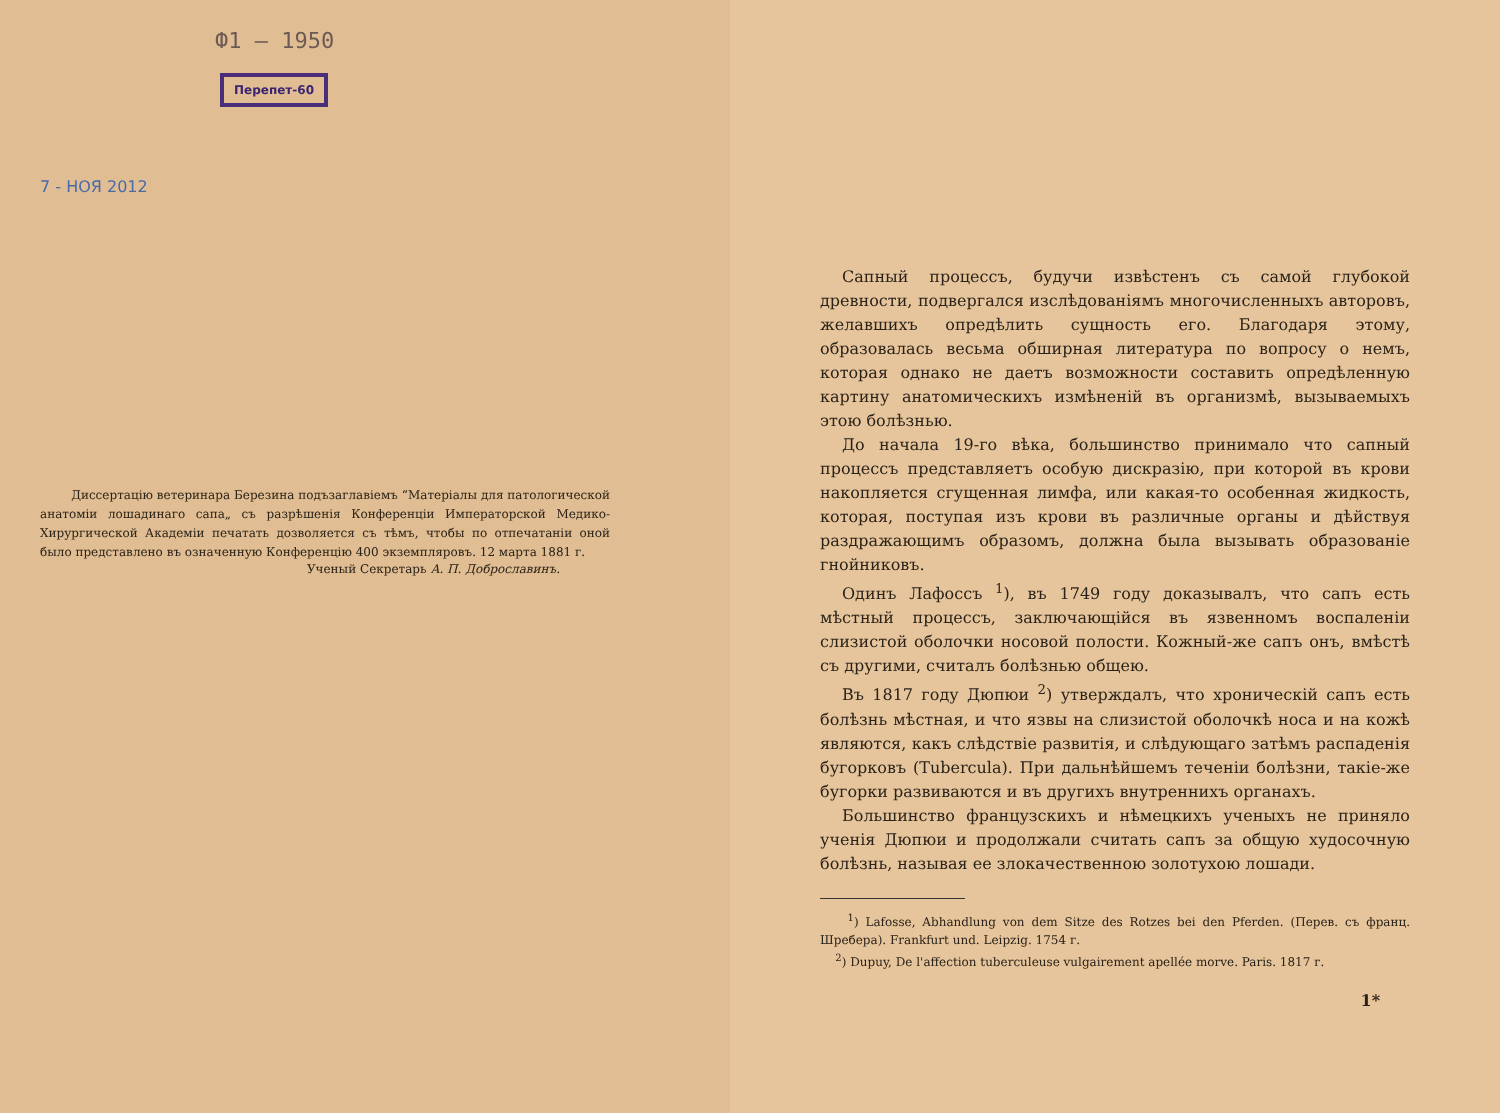Ф1 — 1950
Перепет-60
7 - НОЯ 2012
Диссертацію ветеринара Березина подъзаглавіемъ “Матеріалы для патологической анатоміи лошадинаго сапа„ съ разрѣшенія Конференціи Императорской Медико-Хирургической Академіи печатать дозволяется съ тѣмъ, чтобы по отпечатаніи оной было представлено въ означенную Конференцію 400 экземпляровъ. 12 марта 1881 г.
Ученый Секретарь А. П. Доброславинъ.
Сапный процессъ, будучи извѣстенъ съ самой глубокой древности, подвергался изслѣдованіямъ многочисленныхъ авторовъ, желавшихъ опредѣлить сущность его. Благодаря этому, образовалась весьма обширная литература по вопросу о немъ, которая однако не даетъ возможности составить опредѣленную картину анатомическихъ измѣненій въ организмѣ, вызываемыхъ этою болѣзнью.
До начала 19-го вѣка, большинство принимало что сапный процессъ представляетъ особую дискразію, при которой въ крови накопляется сгущенная лимфа, или какая-то особенная жидкость, которая, поступая изъ крови въ различные органы и дѣйствуя раздражающимъ образомъ, должна была вызывать образованіе гнойниковъ.
Одинъ Лафоссъ <sup>1</sup>), въ 1749 году доказывалъ, что сапъ есть мѣстный процессъ, заключающійся въ язвенномъ воспаленіи слизистой оболочки носовой полости. Кожный-же сапъ онъ, вмѣстѣ съ другими, считалъ болѣзнью общею.
Въ 1817 году Дюпюи <sup>2</sup>) утверждалъ, что хроническій сапъ есть болѣзнь мѣстная, и что язвы на слизистой оболочкѣ носа и на кожѣ являются, какъ слѣдствіе развитія, и слѣдующаго затѣмъ распаденія бугорковъ (Tubercula). При дальнѣйшемъ теченіи болѣзни, такіе-же бугорки развиваются и въ другихъ внутреннихъ органахъ.
Большинство французскихъ и нѣмецкихъ ученыхъ не приняло ученія Дюпюи и продолжали считать сапъ за общую худосочную болѣзнь, называя ее злокачественною золотухою лошади.
<sup>1</sup>) Lafosse, Abhandlung von dem Sitze des Rotzes bei den Pferden. (Перев. съ франц. Шребера). Frankfurt und. Leipzig. 1754 г.
<sup>2</sup>) Dupuy, De l'affection tuberculeuse vulgairement apellée morve. Paris. 1817 г.
1*